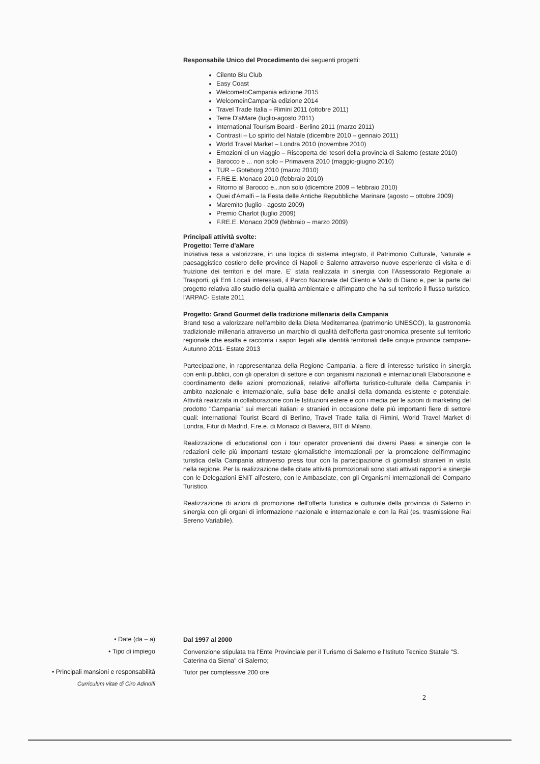Responsabile Unico del Procedimento dei seguenti progetti:
Cilento Blu Club
Easy Coast
WelcometoCampania edizione 2015
WelcomeinCampania edizione 2014
Travel Trade Italia – Rimini 2011 (ottobre 2011)
Terre D'aMare (luglio-agosto 2011)
International Tourism Board - Berlino 2011 (marzo 2011)
Contrasti – Lo spirito del Natale (dicembre 2010 – gennaio 2011)
World Travel Market – Londra 2010 (novembre 2010)
Emozioni di un viaggio – Riscoperta dei tesori della provincia di Salerno (estate 2010)
Barocco e ... non solo – Primavera 2010 (maggio-giugno 2010)
TUR – Goteborg 2010 (marzo 2010)
F.RE.E. Monaco 2010 (febbraio 2010)
Ritorno al Barocco e...non solo (dicembre 2009 – febbraio 2010)
Quei d'Amalfi – la Festa delle Antiche Repubbliche Marinare (agosto – ottobre 2009)
Maremito (luglio - agosto 2009)
Premio Charlot (luglio 2009)
F.RE.E. Monaco 2009 (febbraio – marzo 2009)
Principali attività svolte:
Progetto: Terre d'aMare
Iniziativa tesa a valorizzare, in una logica di sistema integrato, il Patrimonio Culturale, Naturale e paesaggistico costiero delle province di Napoli e Salerno attraverso nuove esperienze di visita e di fruizione dei territori e del mare. E' stata realizzata in sinergia con l'Assessorato Regionale ai Trasporti, gli Enti Locali interessati, il Parco Nazionale del Cilento e Vallo di Diano e, per la parte del progetto relativa allo studio della qualità ambientale e all'impatto che ha sul territorio il flusso turistico, l'ARPAC- Estate 2011
Progetto: Grand Gourmet della tradizione millenaria della Campania
Brand teso a valorizzare nell'ambito della Dieta Mediterranea (patrimonio UNESCO), la gastronomia tradizionale millenaria attraverso un marchio di qualità dell'offerta gastronomica presente sul territorio regionale che esalta e racconta i sapori legati alle identità territoriali delle cinque province campane- Autunno 2011- Estate 2013
Partecipazione, in rappresentanza della Regione Campania, a fiere di interesse turistico in sinergia con enti pubblici, con gli operatori di settore e con organismi nazionali e internazionali Elaborazione e coordinamento delle azioni promozionali, relative all'offerta turistico-culturale della Campania in ambito nazionale e internazionale, sulla base delle analisi della domanda esistente e potenziale. Attività realizzata in collaborazione con le Istituzioni estere e con i media per le azioni di marketing del prodotto "Campania" sui mercati italiani e stranieri in occasione delle più importanti fiere di settore quali: International Tourist Board di Berlino, Travel Trade Italia di Rimini, World Travel Market di Londra, Fitur di Madrid, F.re.e. di Monaco di Baviera, BIT di Milano.
Realizzazione di educational con i tour operator provenienti dai diversi Paesi e sinergie con le redazioni delle più importanti testate giornalistiche internazionali per la promozione dell'immagine turistica della Campania attraverso press tour con la partecipazione di giornalisti stranieri in visita nella regione. Per la realizzazione delle citate attività promozionali sono stati attivati rapporti e sinergie con le Delegazioni ENIT all'estero, con le Ambasciate, con gli Organismi Internazionali del Comparto Turistico.
Realizzazione di azioni di promozione dell'offerta turistica e culturale della provincia di Salerno in sinergia con gli organi di informazione nazionale e internazionale e con la Rai (es. trasmissione Rai Sereno Variabile).
• Date (da – a) Dal 1997 al 2000
• Tipo di impiego
Convenzione stipulata tra l'Ente Provinciale per il Turismo di Salerno e l'Istituto Tecnico Statale "S. Caterina da Siena" di Salerno;
• Principali mansioni e responsabilità
Tutor per complessive 200 ore
Curriculum vitae di Ciro Adinolfi
2